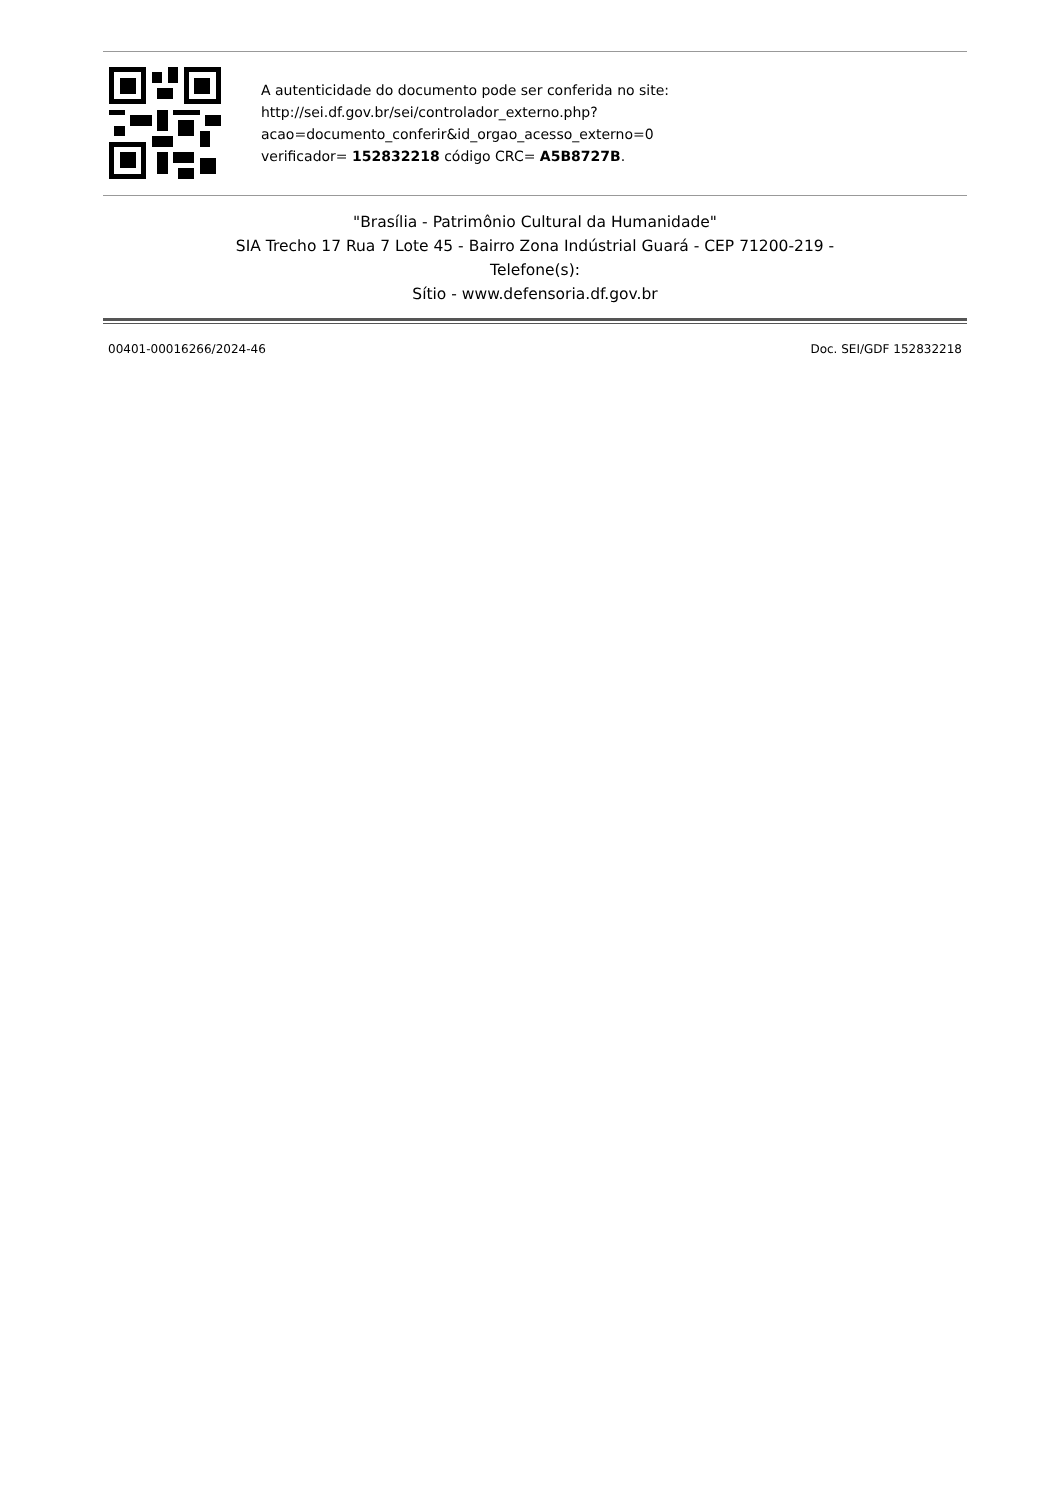A autenticidade do documento pode ser conferida no site:
http://sei.df.gov.br/sei/controlador_externo.php?
acao=documento_conferir&id_orgao_acesso_externo=0
verificador= 152832218 código CRC= A5B8727B.
"Brasília - Patrimônio Cultural da Humanidade"
SIA Trecho 17 Rua 7 Lote 45 - Bairro Zona Indústrial Guará - CEP 71200-219 -
Telefone(s):
Sítio - www.defensoria.df.gov.br
00401-00016266/2024-46 Doc. SEI/GDF 152832218